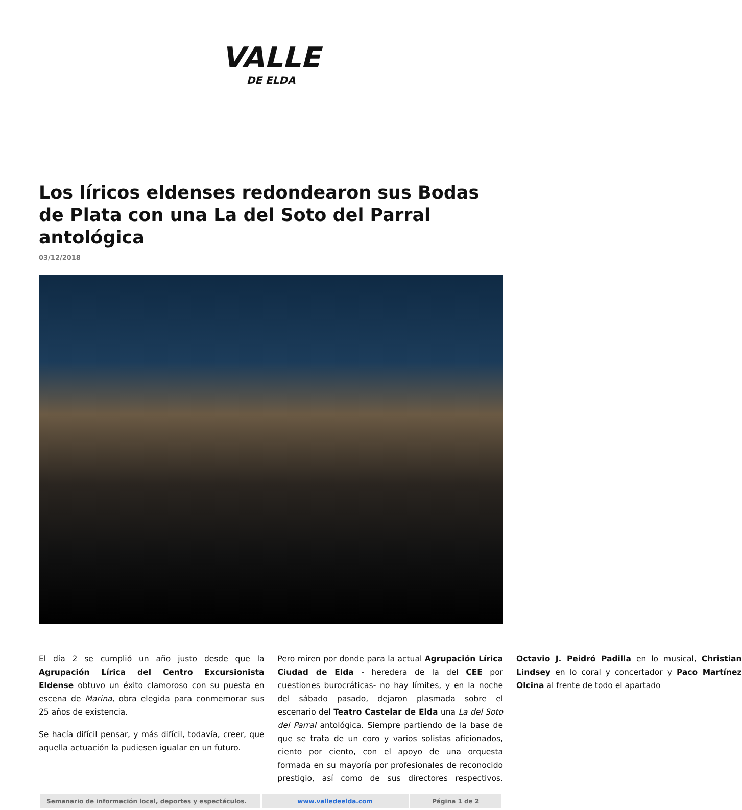VALLE
DE ELDA
Los líricos eldenses redondearon sus Bodas de Plata con una La del Soto del Parral antológica
03/12/2018
El día 2 se cumplió un año justo desde que la Agrupación Lírica del Centro Excursionista Eldense obtuvo un éxito clamoroso con su puesta en escena de Marina, obra elegida para conmemorar sus 25 años de existencia.
Se hacía difícil pensar, y más difícil, todavía, creer, que aquella actuación la pudiesen igualar en un futuro.
Pero miren por donde para la actual Agrupación Lírica Ciudad de Elda - heredera de la del CEE por cuestiones burocráticas- no hay límites, y en la noche del sábado pasado, dejaron plasmada sobre el escenario del Teatro Castelar de Elda una La del Soto del Parral antológica. Siempre partiendo de la base de que se trata de un coro y varios solistas aficionados, ciento por ciento, con el apoyo de una orquesta formada en su mayoría por profesionales de reconocido prestigio, así como de sus directores respectivos. Octavio J. Peidró Padilla en lo musical, Christian Lindsey en lo coral y concertador y Paco Martínez Olcina al frente de todo el apartado
| Semanario de información local, deportes y espectáculos. | www.valledeelda.com | Página 1 de 2 |